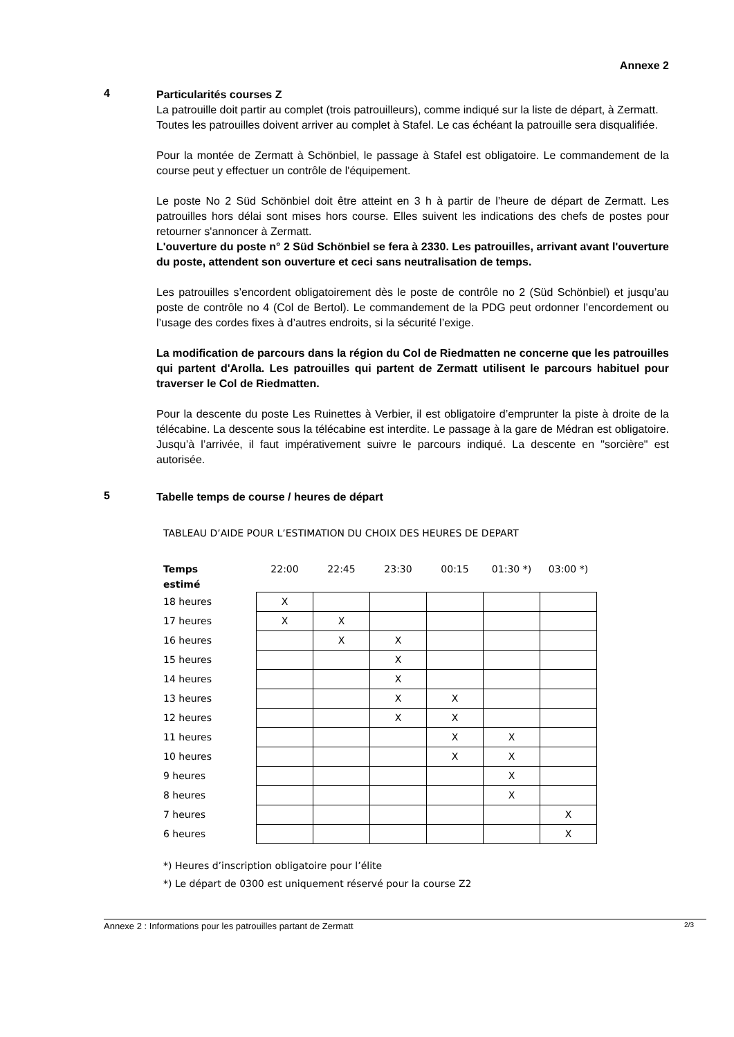Annexe 2
4
Particularités courses Z
La patrouille doit partir au complet (trois patrouilleurs), comme indiqué sur la liste de départ, à Zermatt.
Toutes les patrouilles doivent arriver au complet à Stafel. Le cas échéant la patrouille sera disqualifiée.
Pour la montée de Zermatt à Schönbiel, le passage à Stafel est obligatoire. Le commandement de la course peut y effectuer un contrôle de l'équipement.
Le poste No 2 Süd Schönbiel doit être atteint en 3 h à partir de l’heure de départ de Zermatt. Les patrouilles hors délai sont mises hors course. Elles suivent les indications des chefs de postes pour retourner s'annoncer à Zermatt.
L'ouverture du poste n° 2 Süd Schönbiel se fera à 2330. Les patrouilles, arrivant avant l'ouverture du poste, attendent son ouverture et ceci sans neutralisation de temps.
Les patrouilles s’encordent obligatoirement dès le poste de contrôle no 2 (Süd Schönbiel) et jusqu’au poste de contrôle no 4 (Col de Bertol). Le commandement de la PDG peut ordonner l’encordement ou l’usage des cordes fixes à d’autres endroits, si la sécurité l’exige.
La modification de parcours dans la région du Col de Riedmatten ne concerne que les patrouilles qui partent d'Arolla. Les patrouilles qui partent de Zermatt utilisent le parcours habituel pour traverser le Col de Riedmatten.
Pour la descente du poste Les Ruinettes à Verbier, il est obligatoire d’emprunter la piste à droite de la télécabine. La descente sous la télécabine est interdite. Le passage à la gare de Médran est obligatoire. Jusqu’à l’arrivée, il faut impérativement suivre le parcours indiqué. La descente en "sorcière" est autorisée.
5
Tabelle temps de course / heures de départ
TABLEAU D’AIDE POUR L’ESTIMATION DU CHOIX DES HEURES DE DEPART
| Temps estimé | 22:00 | 22:45 | 23:30 | 00:15 | 01:30 *) | 03:00 *) |
| --- | --- | --- | --- | --- | --- | --- |
| 18 heures | X | | | | | |
| 17 heures | X | X | | | | |
| 16 heures | | X | X | | | |
| 15 heures | | | X | | | |
| 14 heures | | | X | | | |
| 13 heures | | | X | X | | |
| 12 heures | | | X | X | | |
| 11 heures | | | | X | X | |
| 10 heures | | | | X | X | |
| 9 heures | | | | | X | |
| 8 heures | | | | | X | |
| 7 heures | | | | | | X |
| 6 heures | | | | | | X |
*) Heures d’inscription obligatoire pour l’élite
*) Le départ de 0300 est uniquement réservé pour la course Z2
Annexe 2 : Informations pour les patrouilles partant de Zermatt 2/3